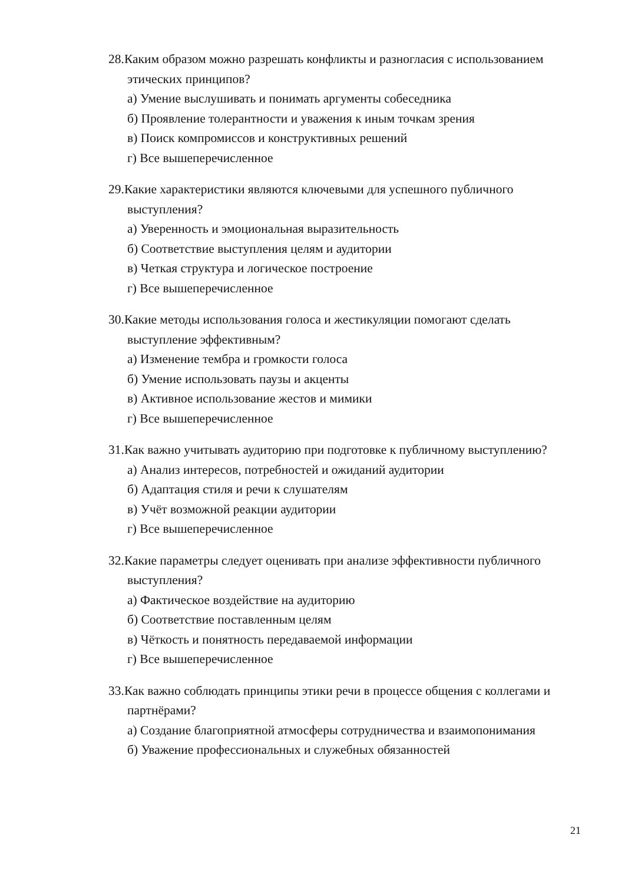28.Каким образом можно разрешать конфликты и разногласия с использованием этических принципов?
а) Умение выслушивать и понимать аргументы собеседника
б) Проявление толерантности и уважения к иным точкам зрения
в) Поиск компромиссов и конструктивных решений
г) Все вышеперечисленное
29.Какие характеристики являются ключевыми для успешного публичного выступления?
а) Уверенность и эмоциональная выразительность
б) Соответствие выступления целям и аудитории
в) Четкая структура и логическое построение
г) Все вышеперечисленное
30.Какие методы использования голоса и жестикуляции помогают сделать выступление эффективным?
а) Изменение тембра и громкости голоса
б) Умение использовать паузы и акценты
в) Активное использование жестов и мимики
г) Все вышеперечисленное
31.Как важно учитывать аудиторию при подготовке к публичному выступлению?
а) Анализ интересов, потребностей и ожиданий аудитории
б) Адаптация стиля и речи к слушателям
в) Учёт возможной реакции аудитории
г) Все вышеперечисленное
32.Какие параметры следует оценивать при анализе эффективности публичного выступления?
а) Фактическое воздействие на аудиторию
б) Соответствие поставленным целям
в) Чёткость и понятность передаваемой информации
г) Все вышеперечисленное
33.Как важно соблюдать принципы этики речи в процессе общения с коллегами и партнёрами?
а) Создание благоприятной атмосферы сотрудничества и взаимопонимания
б) Уважение профессиональных и служебных обязанностей
21